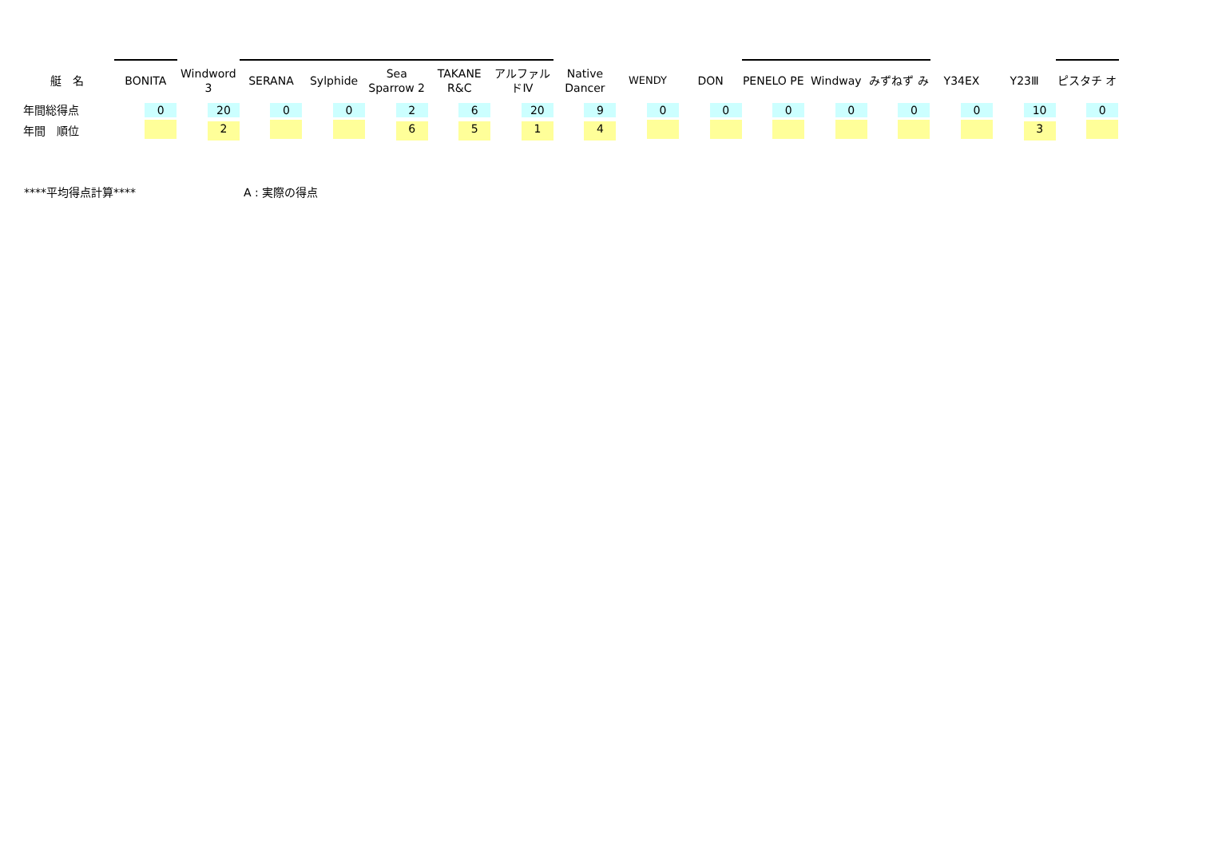| 艇 名 | BONITA | Windword 3 | SERANA | Sylphide | Sea Sparrow 2 | TAKANE R&C | アルファル ドⅣ | Native Dancer | WENDY | DON | PENELO PE | Windway | みずねず み | Y34EX | Y23Ⅲ | ピスタチ オ |
| --- | --- | --- | --- | --- | --- | --- | --- | --- | --- | --- | --- | --- | --- | --- | --- | --- |
| 年間総得点 | 0 | 20 | 0 | 0 | 2 | 6 | 20 | 9 | 0 | 0 | 0 | 0 | 0 | 0 | 10 | 0 |
| 年間 順位 | | 2 | | | 6 | 5 | 1 | 4 | | | | | | | 3 | |
****平均得点計算**** A : 実際の得点